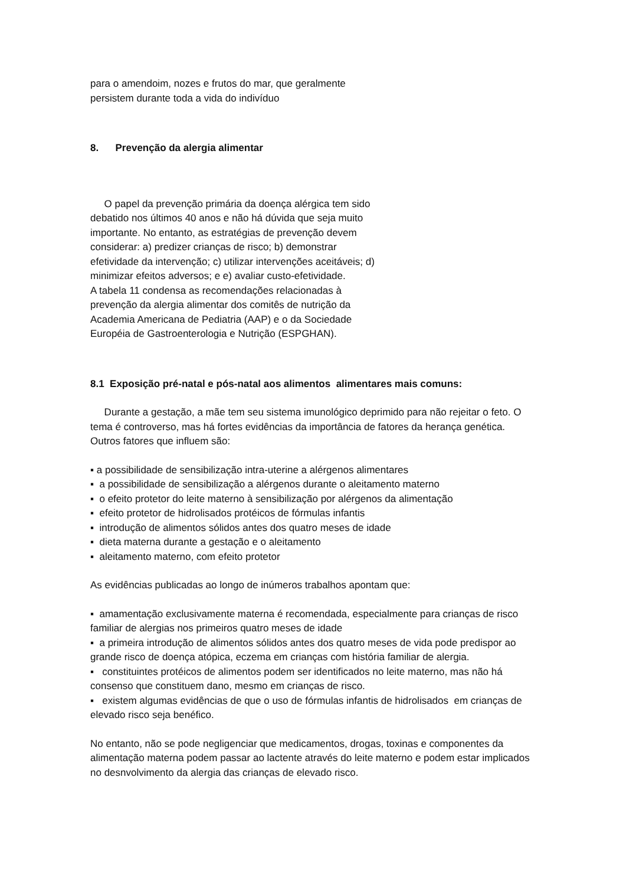para o amendoim, nozes e frutos do mar, que geralmente persistem durante toda a vida do indivíduo
8. Prevenção da alergia alimentar
O papel da prevenção primária da doença alérgica tem sido debatido nos últimos 40 anos e não há dúvida que seja muito importante. No entanto, as estratégias de prevenção devem considerar: a) predizer crianças de risco; b) demonstrar efetividade da intervenção; c) utilizar intervenções aceitáveis; d) minimizar efeitos adversos; e e) avaliar custo-efetividade.
A tabela 11 condensa as recomendações relacionadas à prevenção da alergia alimentar dos comitês de nutrição da Academia Americana de Pediatria (AAP) e o da Sociedade Européia de Gastroenterologia e Nutrição (ESPGHAN).
8.1 Exposição pré-natal e pós-natal aos alimentos alimentares mais comuns:
Durante a gestação, a mãe tem seu sistema imunológico deprimido para não rejeitar o feto. O tema é controverso, mas há fortes evidências da importância de fatores da herança genética. Outros fatores que influem são:
▪ a possibilidade de sensibilização intra-uterine a alérgenos alimentares
▪ a possibilidade de sensibilização a alérgenos durante o aleitamento materno
▪ o efeito protetor do leite materno à sensibilização por alérgenos da alimentação
▪ efeito protetor de hidrolisados protéicos de fórmulas infantis
▪ introdução de alimentos sólidos antes dos quatro meses de idade
▪ dieta materna durante a gestação e o aleitamento
▪ aleitamento materno, com efeito protetor
As evidências publicadas ao longo de inúmeros trabalhos apontam que:
▪ amamentação exclusivamente materna é recomendada, especialmente para crianças de risco familiar de alergias nos primeiros quatro meses de idade
▪ a primeira introdução de alimentos sólidos antes dos quatro meses de vida pode predispor ao grande risco de doença atópica, eczema em crianças com história familiar de alergia.
▪ constituintes protéicos de alimentos podem ser identificados no leite materno, mas não há consenso que constituem dano, mesmo em crianças de risco.
▪ existem algumas evidências de que o uso de fórmulas infantis de hidrolisados em crianças de elevado risco seja benéfico.
No entanto, não se pode negligenciar que medicamentos, drogas, toxinas e componentes da alimentação materna podem passar ao lactente através do leite materno e podem estar implicados no desnvolvimento da alergia das crianças de elevado risco.